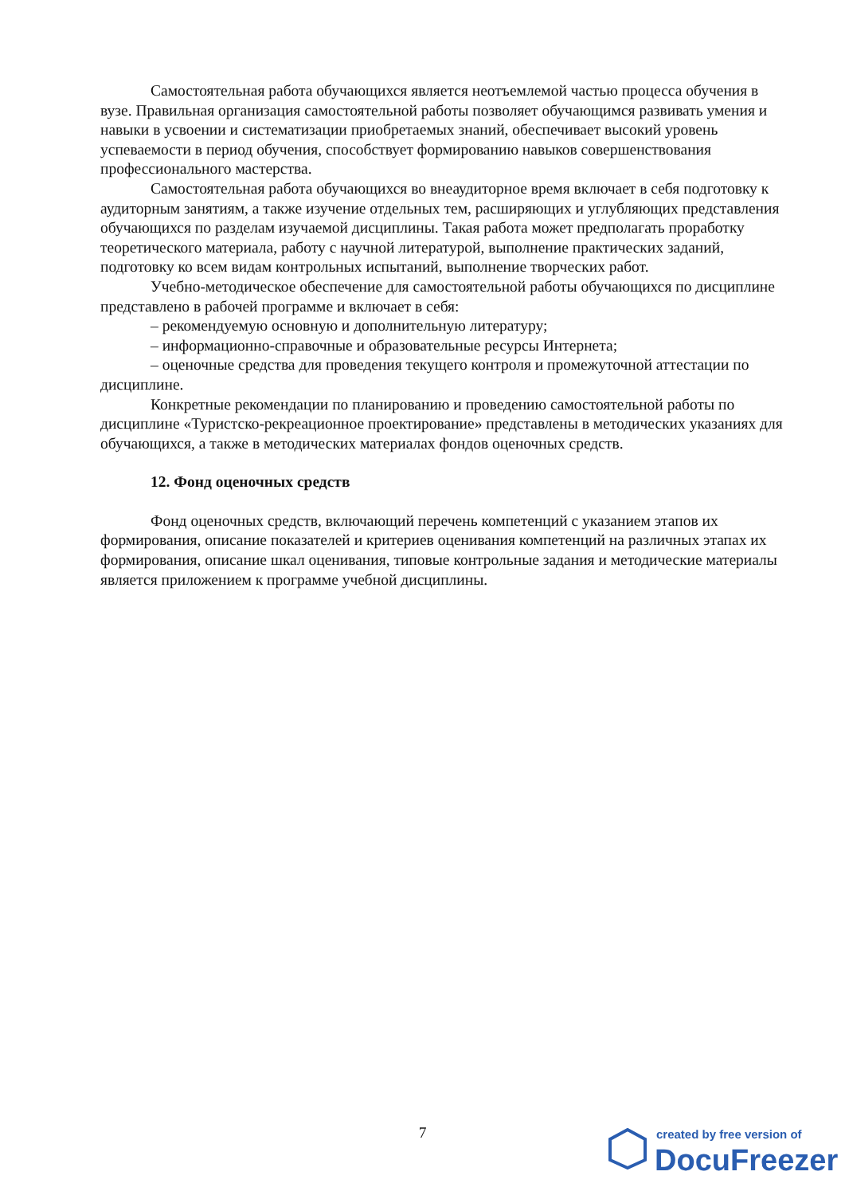Самостоятельная работа обучающихся является неотъемлемой частью процесса обучения в вузе. Правильная организация самостоятельной работы позволяет обучающимся развивать умения и навыки в усвоении и систематизации приобретаемых знаний, обеспечивает высокий уровень успеваемости в период обучения, способствует формированию навыков совершенствования профессионального мастерства.
Самостоятельная работа обучающихся во внеаудиторное время включает в себя подготовку к аудиторным занятиям, а также изучение отдельных тем, расширяющих и углубляющих представления обучающихся по разделам изучаемой дисциплины. Такая работа может предполагать проработку теоретического материала, работу с научной литературой, выполнение практических заданий, подготовку ко всем видам контрольных испытаний, выполнение творческих работ.
Учебно-методическое обеспечение для самостоятельной работы обучающихся по дисциплине представлено в рабочей программе и включает в себя:
– рекомендуемую основную и дополнительную литературу;
– информационно-справочные и образовательные ресурсы Интернета;
– оценочные средства для проведения текущего контроля и промежуточной аттестации по дисциплине.
Конкретные рекомендации по планированию и проведению самостоятельной работы по дисциплине «Туристско-рекреационное проектирование» представлены в методических указаниях для обучающихся, а также в методических материалах фондов оценочных средств.
12. Фонд оценочных средств
Фонд оценочных средств, включающий перечень компетенций с указанием этапов их формирования, описание показателей и критериев оценивания компетенций на различных этапах их формирования, описание шкал оценивания, типовые контрольные задания и методические материалы является приложением к программе учебной дисциплины.
7
created by free version of
DocuFreezer